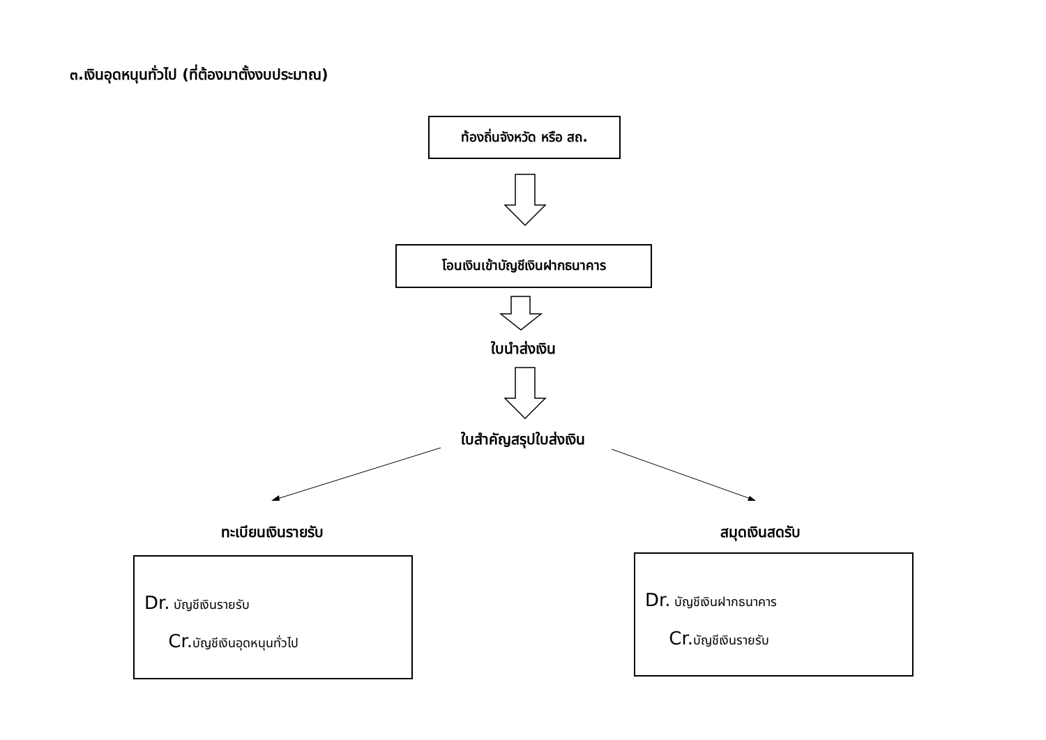๓.เงินอุดหนุนทั่วไป (ที่ต้องมาตั้งงบประมาณ)
ท้องถิ่นจังหวัด หรือ สถ.
โอนเงินเข้าบัญชีเงินฝากธนาคาร
ใบนำส่งเงิน
ใบสำคัญสรุปใบส่งเงิน
ทะเบียนเงินรายรับ สมุดเงินสดรับ
Dr. บัญชีเงินรายรับ
Cr. บัญชีเงินอุดหนุนทั่วไป
Dr. บัญชีเงินฝากธนาคาร
Cr. บัญชีเงินรายรับ